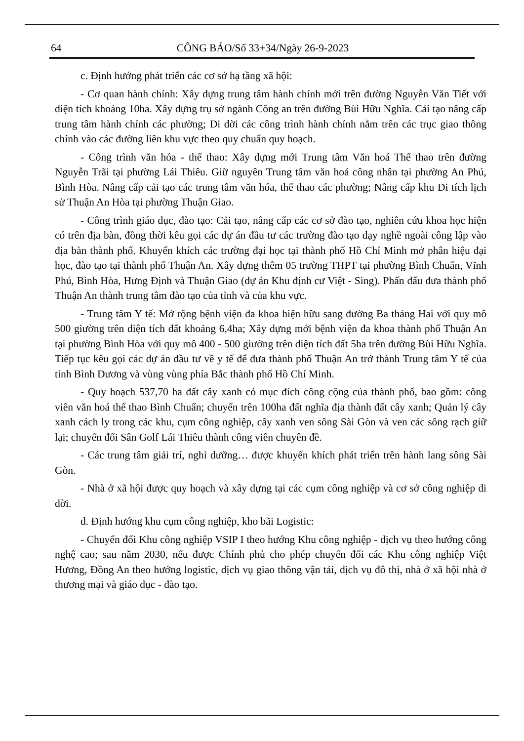64 CÔNG BÁO/Số 33+34/Ngày 26-9-2023
c. Định hướng phát triển các cơ sở hạ tầng xã hội:
- Cơ quan hành chính: Xây dựng trung tâm hành chính mới trên đường Nguyễn Văn Tiết với diện tích khoảng 10ha. Xây dựng trụ sở ngành Công an trên đường Bùi Hữu Nghĩa. Cải tạo nâng cấp trung tâm hành chính các phường; Di dời các công trình hành chính nằm trên các trục giao thông chính vào các đường liên khu vực theo quy chuẩn quy hoạch.
- Công trình văn hóa - thể thao: Xây dựng mới Trung tâm Văn hoá Thể thao trên đường Nguyễn Trãi tại phường Lái Thiêu. Giữ nguyên Trung tâm văn hoá công nhân tại phường An Phú, Bình Hòa. Nâng cấp cải tạo các trung tâm văn hóa, thể thao các phường; Nâng cấp khu Di tích lịch sử Thuận An Hòa tại phường Thuận Giao.
- Công trình giáo dục, đào tạo: Cải tạo, nâng cấp các cơ sở đào tạo, nghiên cứu khoa học hiện có trên địa bàn, đồng thời kêu gọi các dự án đầu tư các trường đào tạo dạy nghề ngoài công lập vào địa bàn thành phố. Khuyến khích các trường đại học tại thành phố Hồ Chí Minh mở phân hiệu đại học, đào tạo tại thành phố Thuận An. Xây dựng thêm 05 trường THPT tại phường Bình Chuẩn, Vĩnh Phú, Bình Hòa, Hưng Định và Thuận Giao (dự án Khu định cư Việt - Sing). Phấn đấu đưa thành phố Thuận An thành trung tâm đào tạo của tỉnh và của khu vực.
- Trung tâm Y tế: Mở rộng bệnh viện đa khoa hiện hữu sang đường Ba tháng Hai với quy mô 500 giường trên diện tích đất khoảng 6,4ha; Xây dựng mới bệnh viện đa khoa thành phố Thuận An tại phường Bình Hòa với quy mô 400 - 500 giường trên diện tích đất 5ha trên đường Bùi Hữu Nghĩa. Tiếp tục kêu gọi các dự án đầu tư về y tế để đưa thành phố Thuận An trở thành Trung tâm Y tế của tỉnh Bình Dương và vùng vùng phía Bắc thành phố Hồ Chí Minh.
- Quy hoạch 537,70 ha đất cây xanh có mục đích công cộng của thành phố, bao gồm: công viên văn hoá thể thao Bình Chuẩn; chuyển trên 100ha đất nghĩa địa thành đất cây xanh; Quản lý cây xanh cách ly trong các khu, cụm công nghiệp, cây xanh ven sông Sài Gòn và ven các sông rạch giữ lại; chuyển đổi Sân Golf Lái Thiêu thành công viên chuyên đề.
- Các trung tâm giải trí, nghỉ dưỡng… được khuyến khích phát triển trên hành lang sông Sài Gòn.
- Nhà ở xã hội được quy hoạch và xây dựng tại các cụm công nghiệp và cơ sở công nghiệp di dời.
d. Định hướng khu cụm công nghiệp, kho bãi Logistic:
- Chuyển đổi Khu công nghiệp VSIP I theo hướng Khu công nghiệp - dịch vụ theo hướng công nghệ cao; sau năm 2030, nếu được Chính phủ cho phép chuyển đổi các Khu công nghiệp Việt Hương, Đồng An theo hướng logistic, dịch vụ giao thông vận tải, dịch vụ đô thị, nhà ở xã hội nhà ở thương mại và giáo dục - đào tạo.